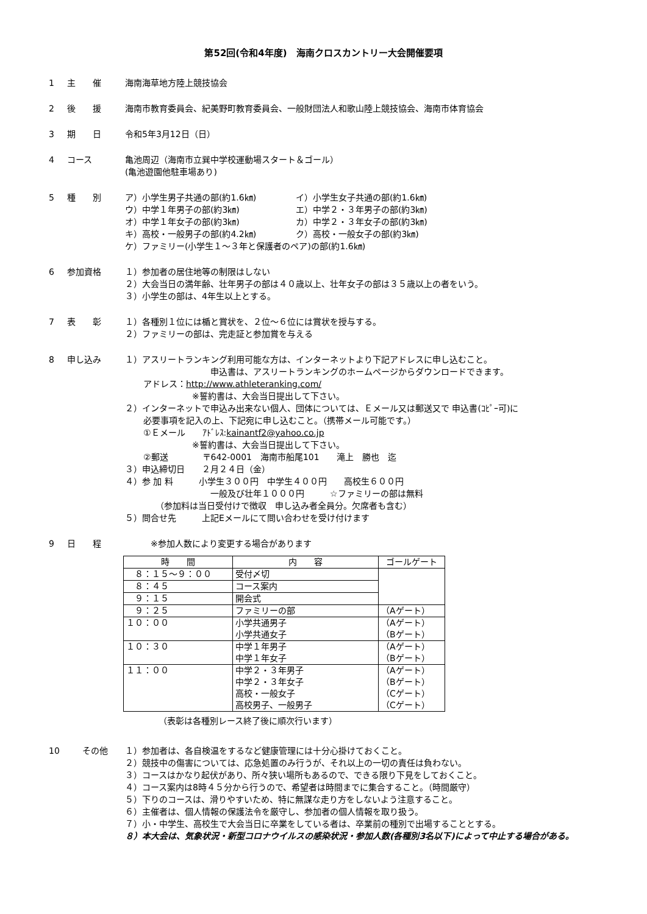第52回(令和4年度)　海南クロスカントリー大会開催要項
1 主　　催 海南海草地方陸上競技協会
2 後　　援 海南市教育委員会、紀美野町教育委員会、一般財団法人和歌山陸上競技協会、海南市体育協会
3 期　　日 令和5年3月12日（日）
4 コース 亀池周辺（海南市立巽中学校運動場スタート＆ゴール）
(亀池遊園他駐車場あり)
5 種　　別 ア）小学生男子共通の部(約1.6㎞)
イ）小学生女子共通の部(約1.6㎞)
ウ）中学１年男子の部(約3㎞)
エ）中学２・３年男子の部(約3㎞)
オ）中学１年女子の部(約3㎞)
カ）中学２・３年女子の部(約3㎞)
キ）高校・一般男子の部(約4.2㎞)
ク）高校・一般女子の部(約3㎞)
ケ）ファミリー(小学生１～３年と保護者のペア)の部(約1.6㎞)
6 参加資格 １）参加者の居住地等の制限はしない
２）大会当日の満年齢、壮年男子の部は４０歳以上、壮年女子の部は３５歳以上の者をいう。
３）小学生の部は、4年生以上とする。
7 表　　彰 １）各種別１位には楯と賞状を、２位～６位には賞状を授与する。
２）ファミリーの部は、完走証と参加賞を与える
8 申し込み １）アスリートランキング利用可能な方は、インターネットより下記アドレスに申し込むこと。
申込書は、アスリートランキングのホームページからダウンロードできます。
アドレス：http://www.athleteranking.com/
※誓約書は、大会当日提出して下さい。
２）インターネットで申込み出来ない個人、団体については、Ｅメール又は郵送又で 申込書(ｺﾋﾟｰ可)に
必要事項を記入の上、下記宛に申し込むこと。（携帯メール可能です。）
①Ｅメール　　ｱﾄﾞﾚｽ:kainantf2@yahoo.co.jp
※誓約書は、大会当日提出して下さい。
②郵送　　　　〒642-0001　海南市船尾101　　滝上　勝也　迄
３）申込締切日　　２月２４日（金）
４）参 加 料　　　小学生３００円　中学生４００円　　高校生６００円
一般及び壮年１０００円　　　☆ファミリーの部は無料
（参加料は当日受付けで徴収　申し込み者全員分。欠席者も含む）
５）問合せ先　　　上記Eメールにて問い合わせを受け付けます
9 日　　程 　　　※参加人数により変更する場合があります
| 時 間 | 内 容 | ゴールゲート |
| --- | --- | --- |
| ８：１５～９：００ | 受付〆切 | |
| ８：４５ | コース案内 | |
| ９：１５ | 開会式 | |
| ９：２５ | ファミリーの部 | （Aゲート） |
| １０：００ | 小学共通男子 小学共通女子 | （Aゲート） （Bゲート） |
| １０：３０ | 中学１年男子 中学１年女子 | （Aゲート） （Bゲート） |
| １１：００ | 中学２・３年男子 中学２・３年女子 高校・一般女子 高校男子、一般男子 | （Aゲート） （Bゲート） （Cゲート） （Cゲート） |
（表彰は各種別レース終了後に順次行います）
10 その他 １）参加者は、各自検温をするなど健康管理には十分心掛けておくこと。
２）競技中の傷害については、応急処置のみ行うが、それ以上の一切の責任は負わない。
３）コースはかなり起伏があり、所々狭い場所もあるので、できる限り下見をしておくこと。
４）コース案内は8時４５分から行うので、希望者は時間までに集合すること。（時間厳守）
５）下りのコースは、滑りやすいため、特に無謀な走り方をしないよう注意すること。
６）主催者は、個人情報の保護法令を厳守し、参加者の個人情報を取り扱う。
７）小・中学生、高校生で大会当日に卒業をしている者は、卒業前の種別で出場することとする。
８）本大会は、気象状況・新型コロナウイルスの感染状況・参加人数(各種別3名以下)によって中止する場合がある。